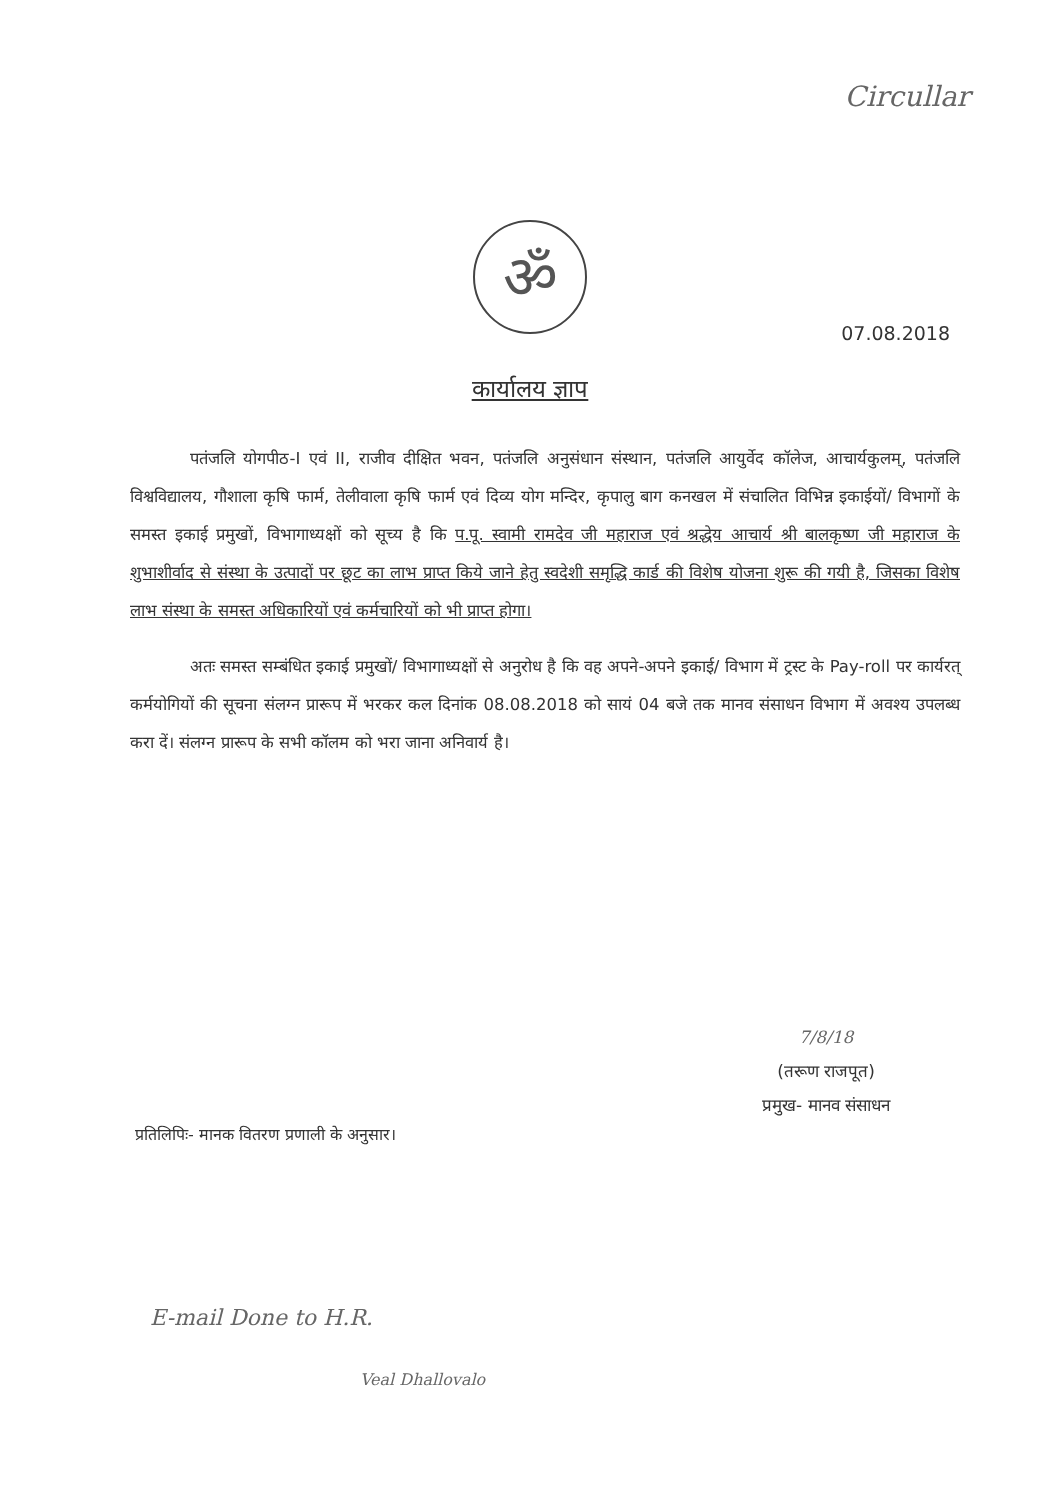Circullar
ॐ
07.08.2018
कार्यालय ज्ञाप
पतंजलि योगपीठ-I एवं II, राजीव दीक्षित भवन, पतंजलि अनुसंधान संस्थान, पतंजलि आयुर्वेद कॉलेज, आचार्यकुलम्, पतंजलि विश्वविद्यालय, गौशाला कृषि फार्म, तेलीवाला कृषि फार्म एवं दिव्य योग मन्दिर, कृपालु बाग कनखल में संचालित विभिन्न इकाईयों/ विभागों के समस्त इकाई प्रमुखों, विभागाध्यक्षों को सूच्य है कि प.पू. स्वामी रामदेव जी महाराज एवं श्रद्धेय आचार्य श्री बालकृष्ण जी महाराज के शुभाशीर्वाद से संस्था के उत्पादों पर छूट का लाभ प्राप्त किये जाने हेतु स्वदेशी समृद्धि कार्ड की विशेष योजना शुरू की गयी है, जिसका विशेष लाभ संस्था के समस्त अधिकारियों एवं कर्मचारियों को भी प्राप्त होगा।
अतः समस्त सम्बंधित इकाई प्रमुखों/ विभागाध्यक्षों से अनुरोध है कि वह अपने-अपने इकाई/ विभाग में ट्रस्ट के Pay-roll पर कार्यरत् कर्मयोगियों की सूचना संलग्न प्रारूप में भरकर कल दिनांक 08.08.2018 को सायं 04 बजे तक मानव संसाधन विभाग में अवश्य उपलब्ध करा दें। संलग्न प्रारूप के सभी कॉलम को भरा जाना अनिवार्य है।
7/8/18
(तरूण राजपूत)
प्रमुख- मानव संसाधन
प्रतिलिपिः- मानक वितरण प्रणाली के अनुसार।
E-mail Done to H.R.
Veal Dhallovalo